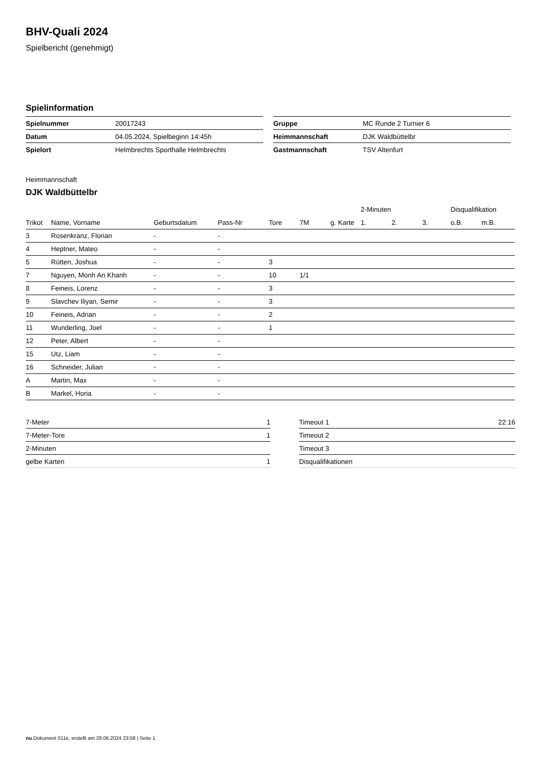BHV-Quali 2024
Spielbericht (genehmigt)
Spielinformation
| Spielnummer | 20017243 |
| Datum | 04.05.2024, Spielbeginn 14:45h |
| Spielort | Helmbrechts Sporthalle Helmbrechts |
| Gruppe | MC Runde 2 Turnier 6 |
| Heimmannschaft | DJK Waldbüttelbr |
| Gastmannschaft | TSV Altenfurt |
Heimmannschaft
DJK Waldbüttelbr
| | | | | | | | 2-Minuten | | | Disqualifikation | |
| --- | --- | --- | --- | --- | --- | --- | --- | --- | --- | --- | --- |
| Trikot | Name, Vorname | Geburtsdatum | Pass-Nr | Tore | 7M | g. Karte | 1. | 2. | 3. | o.B. | m.B. |
| 3 | Rosenkranz, Florian | - | - | | | | | | | | |
| 4 | Heptner, Mateo | - | - | | | | | | | | |
| 5 | Rütten, Joshua | - | - | 3 | | | | | | | |
| 7 | Nguyen, Monh An Khanh | - | - | 10 | 1/1 | | | | | | |
| 8 | Feineis, Lorenz | - | - | 3 | | | | | | | |
| 9 | Slavchev Iliyan, Semir | - | - | 3 | | | | | | | |
| 10 | Feineis, Adrian | - | - | 2 | | | | | | | |
| 11 | Wunderling, Joel | - | - | 1 | | | | | | | |
| 12 | Peter, Albert | - | - | | | | | | | | |
| 15 | Utz, Liam | - | - | | | | | | | | |
| 16 | Schneider, Julian | - | - | | | | | | | | |
| A | Martin, Max | - | - | | | | | | | | |
| B | Markel, Horia | - | - | | | | | | | | |
| 7-Meter | 1 |
| 7-Meter-Tore | 1 |
| 2-Minuten | |
| gelbe Karten | 1 |
| Timeout 1 | 22:16 |
| Timeout 2 | |
| Timeout 3 | |
| Disqualifikationen | |
nu.Dokument 011e, erstellt am 28.06.2024 23:58 | Seite 1